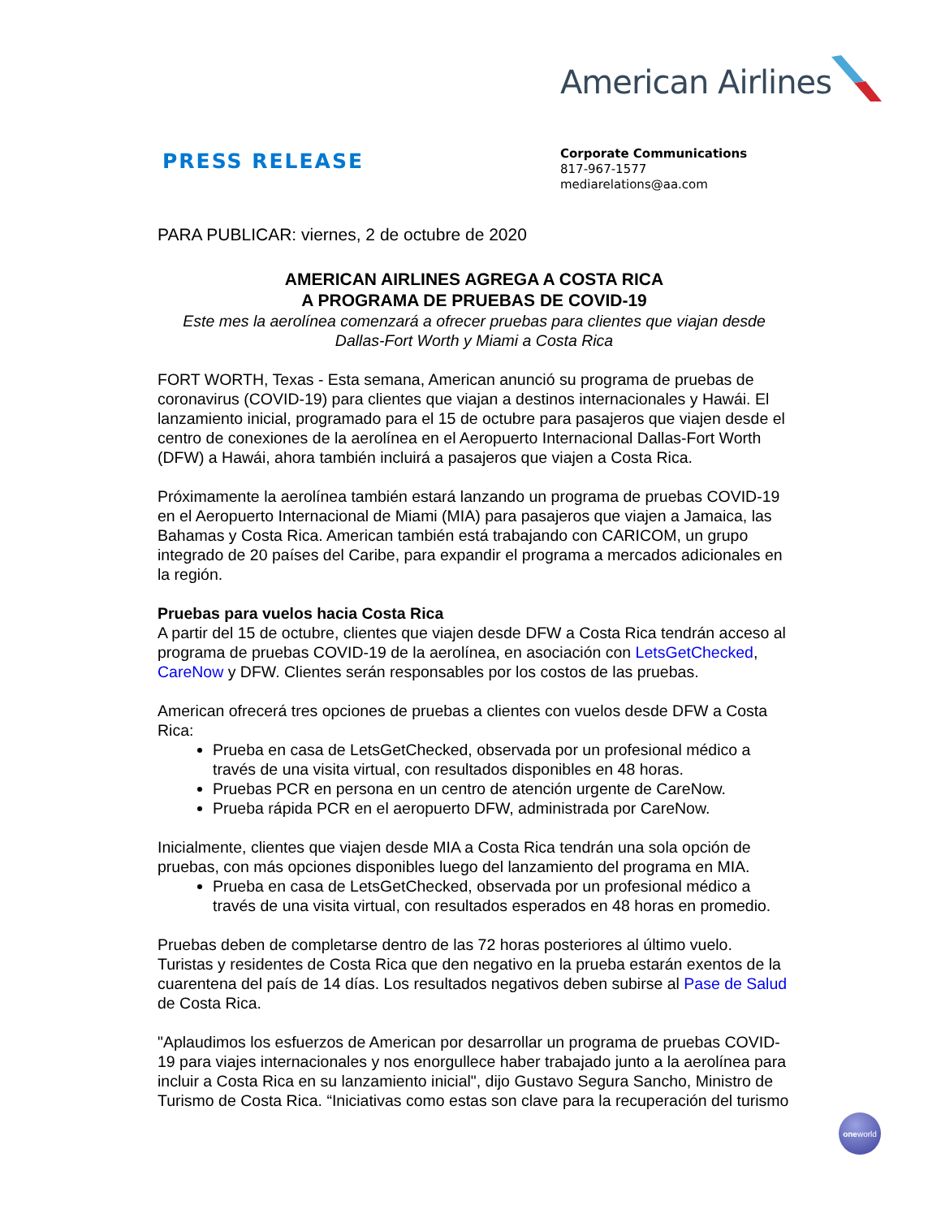American Airlines
PRESS RELEASE
Corporate Communications
817-967-1577
mediarelations@aa.com
PARA PUBLICAR: viernes, 2 de octubre de 2020
AMERICAN AIRLINES AGREGA A COSTA RICA
A PROGRAMA DE PRUEBAS DE COVID-19
Este mes la aerolínea comenzará a ofrecer pruebas para clientes que viajan desde
Dallas-Fort Worth y Miami a Costa Rica
FORT WORTH, Texas - Esta semana, American anunció su programa de pruebas de coronavirus (COVID-19) para clientes que viajan a destinos internacionales y Hawái. El lanzamiento inicial, programado para el 15 de octubre para pasajeros que viajen desde el centro de conexiones de la aerolínea en el Aeropuerto Internacional Dallas-Fort Worth (DFW) a Hawái, ahora también incluirá a pasajeros que viajen a Costa Rica.
Próximamente la aerolínea también estará lanzando un programa de pruebas COVID-19 en el Aeropuerto Internacional de Miami (MIA) para pasajeros que viajen a Jamaica, las Bahamas y Costa Rica. American también está trabajando con CARICOM, un grupo integrado de 20 países del Caribe, para expandir el programa a mercados adicionales en la región.
Pruebas para vuelos hacia Costa Rica
A partir del 15 de octubre, clientes que viajen desde DFW a Costa Rica tendrán acceso al programa de pruebas COVID-19 de la aerolínea, en asociación con LetsGetChecked, CareNow y DFW. Clientes serán responsables por los costos de las pruebas.
American ofrecerá tres opciones de pruebas a clientes con vuelos desde DFW a Costa Rica:
Prueba en casa de LetsGetChecked, observada por un profesional médico a través de una visita virtual, con resultados disponibles en 48 horas.
Pruebas PCR en persona en un centro de atención urgente de CareNow.
Prueba rápida PCR en el aeropuerto DFW, administrada por CareNow.
Inicialmente, clientes que viajen desde MIA a Costa Rica tendrán una sola opción de pruebas, con más opciones disponibles luego del lanzamiento del programa en MIA.
Prueba en casa de LetsGetChecked, observada por un profesional médico a través de una visita virtual, con resultados esperados en 48 horas en promedio.
Pruebas deben de completarse dentro de las 72 horas posteriores al último vuelo. Turistas y residentes de Costa Rica que den negativo en la prueba estarán exentos de la cuarentena del país de 14 días. Los resultados negativos deben subirse al Pase de Salud de Costa Rica.
"Aplaudimos los esfuerzos de American por desarrollar un programa de pruebas COVID-19 para viajes internacionales y nos enorgullece haber trabajado junto a la aerolínea para incluir a Costa Rica en su lanzamiento inicial", dijo Gustavo Segura Sancho, Ministro de Turismo de Costa Rica. “Iniciativas como estas son clave para la recuperación del turismo
one world